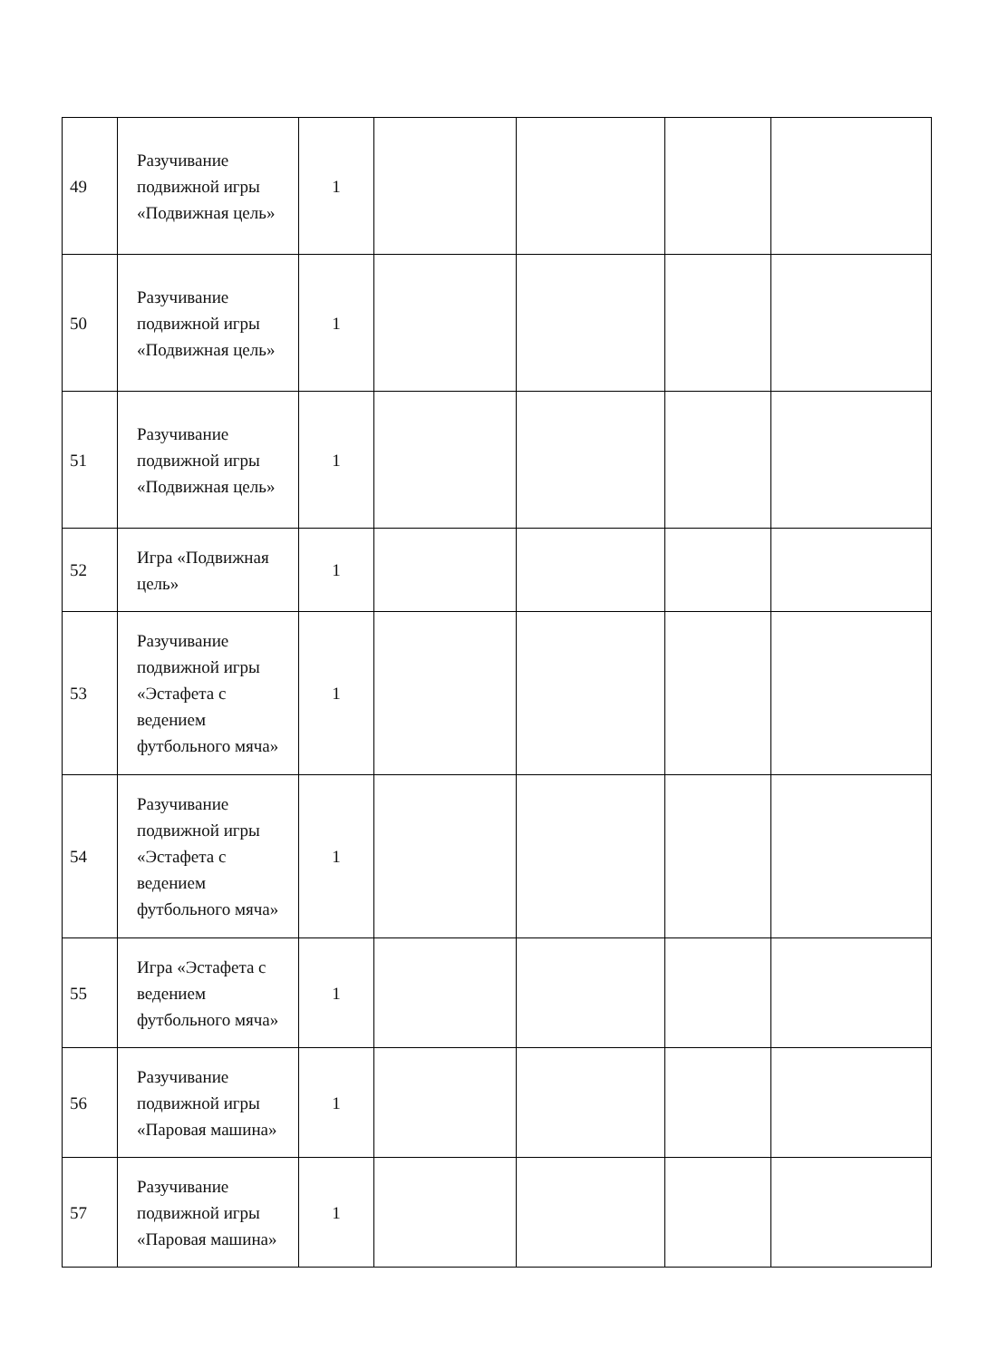| 49 | Разучивание подвижной игры «Подвижная цель» | 1 | | | | |
| 50 | Разучивание подвижной игры «Подвижная цель» | 1 | | | | |
| 51 | Разучивание подвижной игры «Подвижная цель» | 1 | | | | |
| 52 | Игра «Подвижная цель» | 1 | | | | |
| 53 | Разучивание подвижной игры «Эстафета с ведением футбольного мяча» | 1 | | | | |
| 54 | Разучивание подвижной игры «Эстафета с ведением футбольного мяча» | 1 | | | | |
| 55 | Игра «Эстафета с ведением футбольного мяча» | 1 | | | | |
| 56 | Разучивание подвижной игры «Паровая машина» | 1 | | | | |
| 57 | Разучивание подвижной игры «Паровая машина» | 1 | | | | |